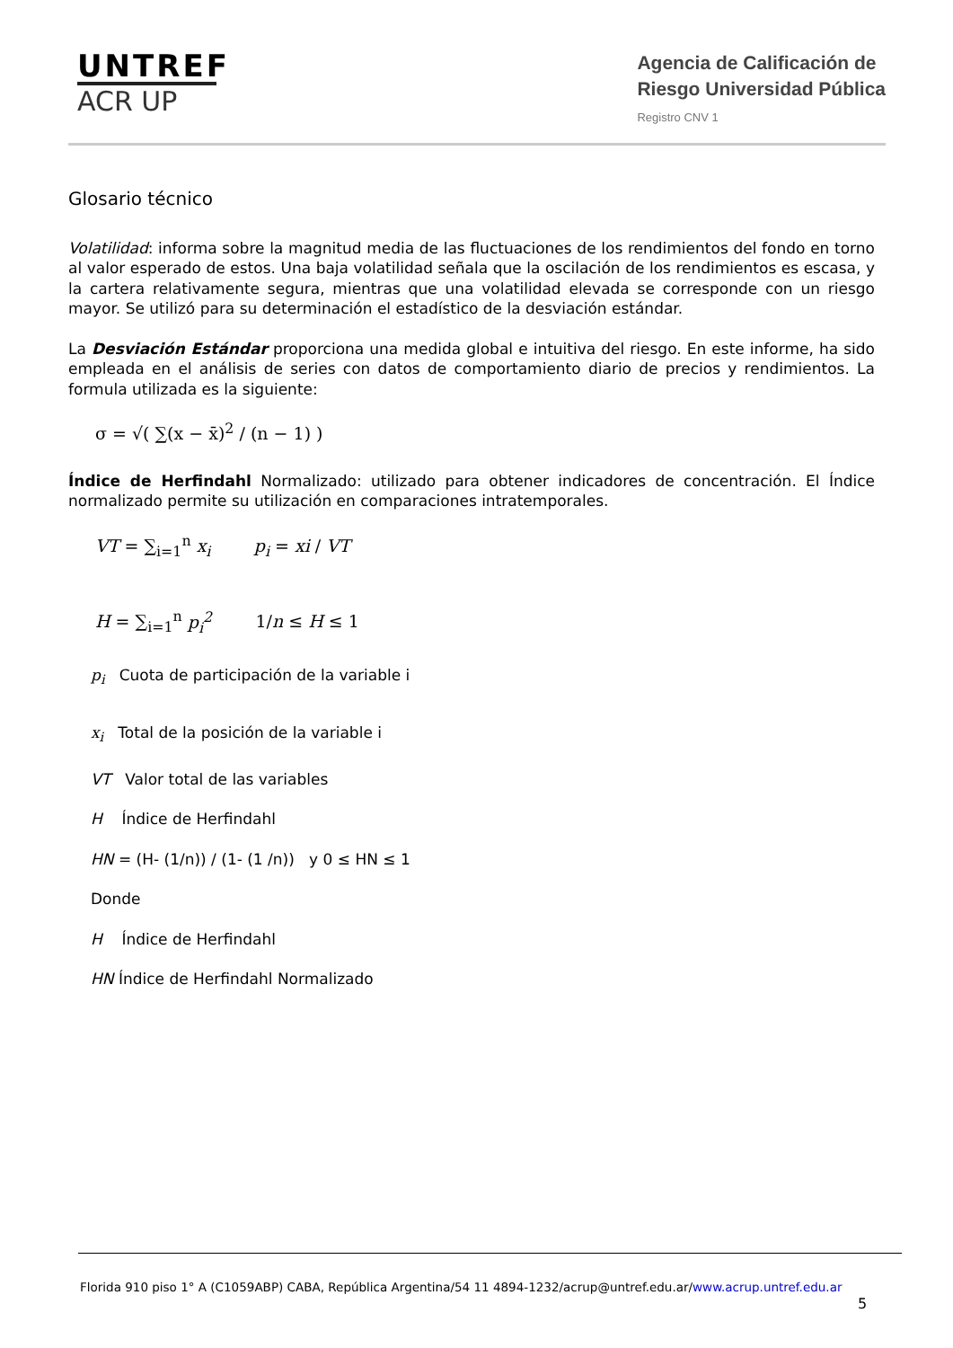UNTREF
ACR UP
Agencia de Calificación de
Riesgo Universidad Pública
Registro CNV 1
Glosario técnico
Volatilidad: informa sobre la magnitud media de las fluctuaciones de los rendimientos del fondo en torno al valor esperado de estos. Una baja volatilidad señala que la oscilación de los rendimientos es escasa, y la cartera relativamente segura, mientras que una volatilidad elevada se corresponde con un riesgo mayor. Se utilizó para su determinación el estadístico de la desviación estándar.
La Desviación Estándar proporciona una medida global e intuitiva del riesgo. En este informe, ha sido empleada en el análisis de series con datos de comportamiento diario de precios y rendimientos. La formula utilizada es la siguiente:
σ = √( ∑(x − x̄)<sup>2</sup> / (n − 1) )
Índice de Herfindahl Normalizado: utilizado para obtener indicadores de concentración. El Índice normalizado permite su utilización en comparaciones intratemporales.
VT = ∑<sub>i=1</sub><sup>n</sup> x<sub>i</sub> p<sub>i</sub> = xi / VT
H = ∑<sub>i=1</sub><sup>n</sup> p<sub>i</sub><sup>2</sup> 1/n ≤ H ≤ 1
p<sub>i</sub> Cuota de participación de la variable i
x<sub>i</sub> Total de la posición de la variable i
VT Valor total de las variables
H Índice de Herfindahl
HN = (H- (1/n)) / (1- (1 /n)) y 0 ≤ HN ≤ 1
Donde
H Índice de Herfindahl
HN Índice de Herfindahl Normalizado
Florida 910 piso 1° A (C1059ABP) CABA, República Argentina/54 11 4894-1232/acrup@untref.edu.ar/www.acrup.untref.edu.ar
5